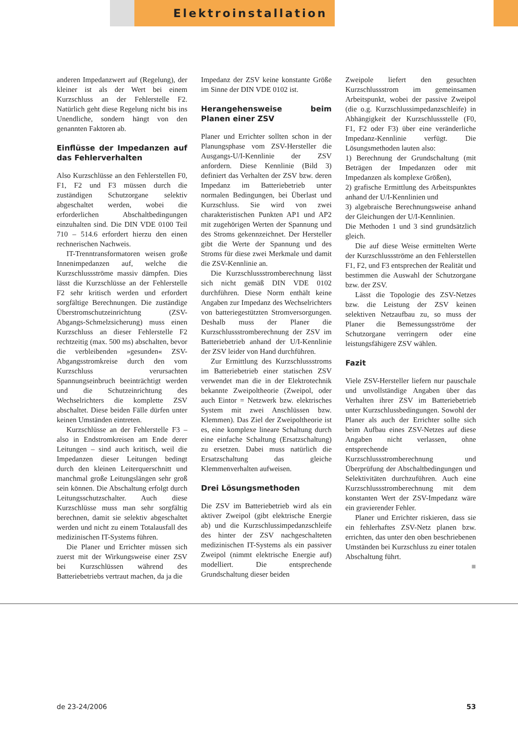Elektroinstallation
anderen Impedanzwert auf (Regelung), der kleiner ist als der Wert bei einem Kurzschluss an der Fehlerstelle F2. Natürlich geht diese Regelung nicht bis ins Unendliche, sondern hängt von den genannten Faktoren ab.
Einflüsse der Impedanzen auf das Fehlerverhalten
Also Kurzschlüsse an den Fehlerstellen F0, F1, F2 und F3 müssen durch die zuständigen Schutzorgane selektiv abgeschaltet werden, wobei die erforderlichen Abschaltbedingungen einzuhalten sind. Die DIN VDE 0100 Teil 710 – 514.6 erfordert hierzu den einen rechnerischen Nachweis.
IT-Trenntransformatoren weisen große Innenimpedanzen auf, welche die Kurzschlussströme massiv dämpfen. Dies lässt die Kurzschlüsse an der Fehlerstelle F2 sehr kritisch werden und erfordert sorgfältige Berechnungen. Die zuständige Überstromschutzeinrichtung (ZSV-Abgangs-Schmelzsicherung) muss einen Kurzschluss an dieser Fehlerstelle F2 rechtzeitig (max. 500 ms) abschalten, bevor die verbleibenden »gesunden« ZSV-Abgangsstromkreise durch den vom Kurzschluss verursachten Spannungseinbruch beeinträchtigt werden und die Schutzeinrichtung des Wechselrichters die komplette ZSV abschaltet. Diese beiden Fälle dürfen unter keinen Umständen eintreten.
Kurzschlüsse an der Fehlerstelle F3 – also in Endstromkreisen am Ende derer Leitungen – sind auch kritisch, weil die Impedanzen dieser Leitungen bedingt durch den kleinen Leiterquerschnitt und manchmal große Leitungslängen sehr groß sein können. Die Abschaltung erfolgt durch Leitungsschutzschalter. Auch diese Kurzschlüsse muss man sehr sorgfältig berechnen, damit sie selektiv abgeschaltet werden und nicht zu einem Totalausfall des medizinischen IT-Systems führen.
Die Planer und Errichter müssen sich zuerst mit der Wirkungsweise einer ZSV bei Kurzschlüssen während des Batteriebetriebs vertraut machen, da ja die
Impedanz der ZSV keine konstante Größe im Sinne der DIN VDE 0102 ist.
Herangehensweise beim Planen einer ZSV
Planer und Errichter sollten schon in der Planungsphase vom ZSV-Hersteller die Ausgangs-U/I-Kennlinie der ZSV anfordern. Diese Kennlinie (Bild 3) definiert das Verhalten der ZSV bzw. deren Impedanz im Batteriebetrieb unter normalen Bedingungen, bei Überlast und Kurzschluss. Sie wird von zwei charakteristischen Punkten AP1 und AP2 mit zugehörigen Werten der Spannung und des Stroms gekennzeichnet. Der Hersteller gibt die Werte der Spannung und des Stroms für diese zwei Merkmale und damit die ZSV-Kennlinie an.
Die Kurzschlussstromberechnung lässt sich nicht gemäß DIN VDE 0102 durchführen. Diese Norm enthält keine Angaben zur Impedanz des Wechselrichters von batteriegestützten Stromversorgungen. Deshalb muss der Planer die Kurzschlussstromberechnung der ZSV im Batteriebetrieb anhand der U/I-Kennlinie der ZSV leider von Hand durchführen.
Zur Ermittlung des Kurzschlussstroms im Batteriebetrieb einer statischen ZSV verwendet man die in der Elektrotechnik bekannte Zweipoltheorie (Zweipol, oder auch Eintor = Netzwerk bzw. elektrisches System mit zwei Anschlüssen bzw. Klemmen). Das Ziel der Zweipoltheorie ist es, eine komplexe lineare Schaltung durch eine einfache Schaltung (Ersatzschaltung) zu ersetzen. Dabei muss natürlich die Ersatzschaltung das gleiche Klemmenverhalten aufweisen.
Drei Lösungsmethoden
Die ZSV im Batteriebetrieb wird als ein aktiver Zweipol (gibt elektrische Energie ab) und die Kurzschlussimpedanzschleife des hinter der ZSV nachgeschalteten medizinischen IT-Systems als ein passiver Zweipol (nimmt elektrische Energie auf) modelliert. Die entsprechende Grundschaltung dieser beiden
Zweipole liefert den gesuchten Kurzschlussstrom im gemeinsamen Arbeitspunkt, wobei der passive Zweipol (die o.g. Kurzschlussimpedanzschleife) in Abhängigkeit der Kurzschlussstelle (F0, F1, F2 oder F3) über eine veränderliche Impedanz-Kennlinie verfügt. Die Lösungsmethoden lauten also:
1) Berechnung der Grundschaltung (mit Beträgen der Impedanzen oder mit Impedanzen als komplexe Größen),
2) grafische Ermittlung des Arbeitspunktes anhand der U/I-Kennlinien und
3) algebraische Berechnungsweise anhand der Gleichungen der U/I-Kennlinien.
Die Methoden 1 und 3 sind grundsätzlich gleich.
Die auf diese Weise ermittelten Werte der Kurzschlussströme an den Fehlerstellen F1, F2, und F3 entsprechen der Realität und bestimmen die Auswahl der Schutzorgane bzw. der ZSV.
Lässt die Topologie des ZSV-Netzes bzw. die Leistung der ZSV keinen selektiven Netzaufbau zu, so muss der Planer die Bemessungsströme der Schutzorgane verringern oder eine leistungsfähigere ZSV wählen.
Fazit
Viele ZSV-Hersteller liefern nur pauschale und unvollständige Angaben über das Verhalten ihrer ZSV im Batteriebetrieb unter Kurzschlussbedingungen. Sowohl der Planer als auch der Errichter sollte sich beim Aufbau eines ZSV-Netzes auf diese Angaben nicht verlassen, ohne entsprechende Kurzschlussstromberechnung und Überprüfung der Abschaltbedingungen und Selektivitäten durchzuführen. Auch eine Kurzschlussstromberechnung mit dem konstanten Wert der ZSV-Impedanz wäre ein gravierender Fehler.
Planer und Errichter riskieren, dass sie ein fehlerhaftes ZSV-Netz planen bzw. errichten, das unter den oben beschriebenen Umständen bei Kurzschluss zu einer totalen Abschaltung führt.
■
de 23-24/2006 53